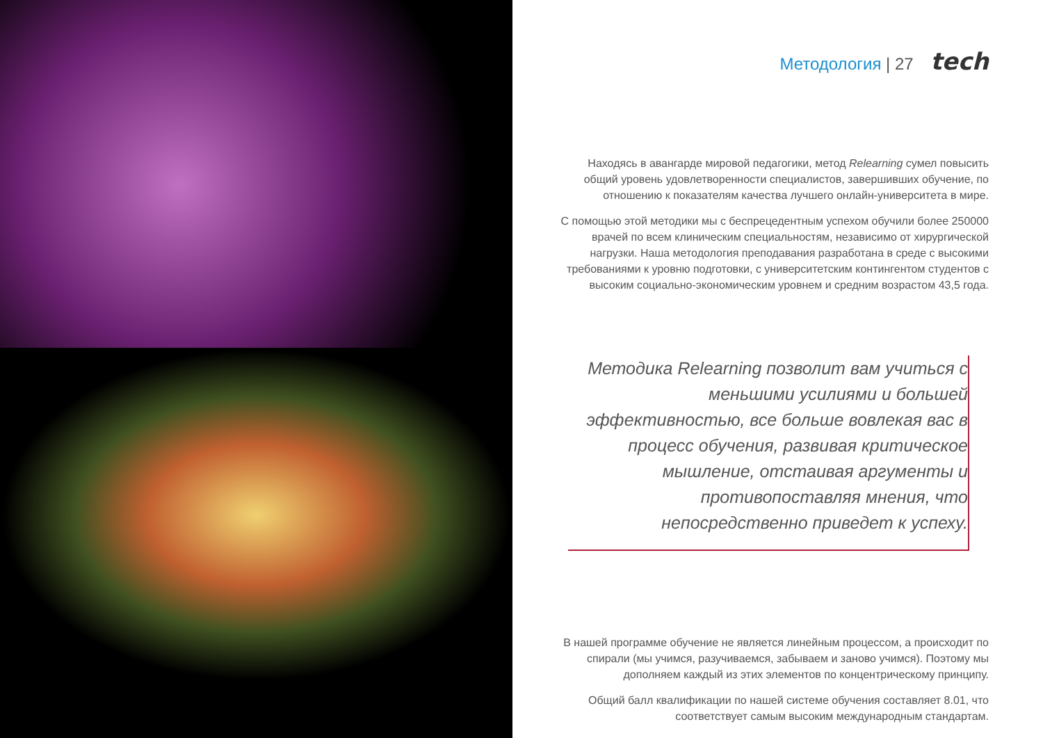Методология | 27 tech
Находясь в авангарде мировой педагогики, метод Relearning сумел повысить общий уровень удовлетворенности специалистов, завершивших обучение, по отношению к показателям качества лучшего онлайн-университета в мире.
С помощью этой методики мы с беспрецедентным успехом обучили более 250000 врачей по всем клиническим специальностям, независимо от хирургической нагрузки. Наша методология преподавания разработана в среде с высокими требованиями к уровню подготовки, с университетским контингентом студентов с высоким социально-экономическим уровнем и средним возрастом 43,5 года.
Методика Relearning позволит вам учиться с меньшими усилиями и большей эффективностью, все больше вовлекая вас в процесс обучения, развивая критическое мышление, отстаивая аргументы и противопоставляя мнения, что непосредственно приведет к успеху.
В нашей программе обучение не является линейным процессом, а происходит по спирали (мы учимся, разучиваемся, забываем и заново учимся). Поэтому мы дополняем каждый из этих элементов по концентрическому принципу.
Общий балл квалификации по нашей системе обучения составляет 8.01, что соответствует самым высоким международным стандартам.